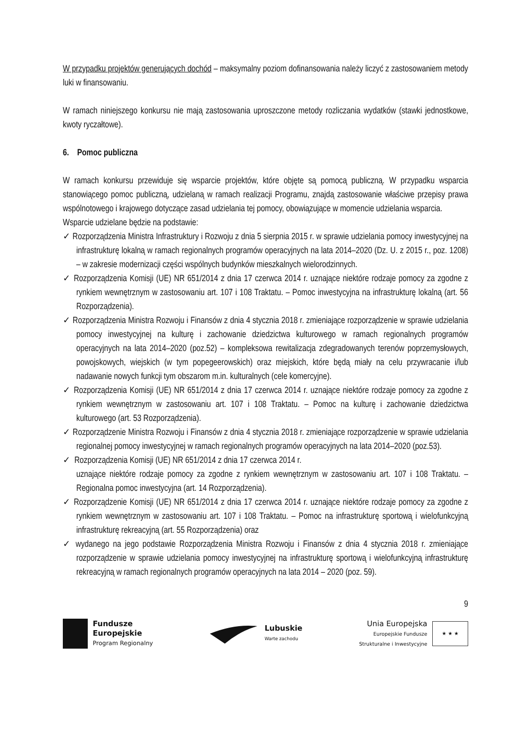W przypadku projektów generujących dochód – maksymalny poziom dofinansowania należy liczyć z zastosowaniem metody luki w finansowaniu.
W ramach niniejszego konkursu nie mają zastosowania uproszczone metody rozliczania wydatków (stawki jednostkowe, kwoty ryczałtowe).
6. Pomoc publiczna
W ramach konkursu przewiduje się wsparcie projektów, które objęte są pomocą publiczną. W przypadku wsparcia stanowiącego pomoc publiczną, udzielaną w ramach realizacji Programu, znajdą zastosowanie właściwe przepisy prawa wspólnotowego i krajowego dotyczące zasad udzielania tej pomocy, obowiązujące w momencie udzielania wsparcia.
Wsparcie udzielane będzie na podstawie:
✓ Rozporządzenia Ministra Infrastruktury i Rozwoju z dnia 5 sierpnia 2015 r. w sprawie udzielania pomocy inwestycyjnej na infrastrukturę lokalną w ramach regionalnych programów operacyjnych na lata 2014–2020 (Dz. U. z 2015 r., poz. 1208) – w zakresie modernizacji części wspólnych budynków mieszkalnych wielorodzinnych.
✓ Rozporządzenia Komisji (UE) NR 651/2014 z dnia 17 czerwca 2014 r. uznające niektóre rodzaje pomocy za zgodne z rynkiem wewnętrznym w zastosowaniu art. 107 i 108 Traktatu. – Pomoc inwestycyjna na infrastrukturę lokalną (art. 56 Rozporządzenia).
✓ Rozporządzenia Ministra Rozwoju i Finansów z dnia 4 stycznia 2018 r. zmieniające rozporządzenie w sprawie udzielania pomocy inwestycyjnej na kulturę i zachowanie dziedzictwa kulturowego w ramach regionalnych programów operacyjnych na lata 2014–2020 (poz.52) – kompleksowa rewitalizacja zdegradowanych terenów poprzemysłowych, powojskowych, wiejskich (w tym popegeerowskich) oraz miejskich, które będą miały na celu przywracanie i/lub nadawanie nowych funkcji tym obszarom m.in. kulturalnych (cele komercyjne).
✓ Rozporządzenia Komisji (UE) NR 651/2014 z dnia 17 czerwca 2014 r. uznające niektóre rodzaje pomocy za zgodne z rynkiem wewnętrznym w zastosowaniu art. 107 i 108 Traktatu. – Pomoc na kulturę i zachowanie dziedzictwa kulturowego (art. 53 Rozporządzenia).
✓ Rozporządzenie Ministra Rozwoju i Finansów z dnia 4 stycznia 2018 r. zmieniające rozporządzenie w sprawie udzielania regionalnej pomocy inwestycyjnej w ramach regionalnych programów operacyjnych na lata 2014–2020 (poz.53).
✓ Rozporządzenia Komisji (UE) NR 651/2014 z dnia 17 czerwca 2014 r.
uznające niektóre rodzaje pomocy za zgodne z rynkiem wewnętrznym w zastosowaniu art. 107 i 108 Traktatu. – Regionalna pomoc inwestycyjna (art. 14 Rozporządzenia).
✓ Rozporządzenie Komisji (UE) NR 651/2014 z dnia 17 czerwca 2014 r. uznające niektóre rodzaje pomocy za zgodne z rynkiem wewnętrznym w zastosowaniu art. 107 i 108 Traktatu. – Pomoc na infrastrukturę sportową i wielofunkcyjną infrastrukturę rekreacyjną (art. 55 Rozporządzenia) oraz
✓ wydanego na jego podstawie Rozporządzenia Ministra Rozwoju i Finansów z dnia 4 stycznia 2018 r. zmieniające rozporządzenie w sprawie udzielania pomocy inwestycyjnej na infrastrukturę sportową i wielofunkcyjną infrastrukturę rekreacyjną w ramach regionalnych programów operacyjnych na lata 2014 – 2020 (poz. 59).
9
Fundusze
Europejskie
Program Regionalny
Lubuskie
Warte zachodu
Unia Europejska
Europejskie Fundusze
Strukturalne i Inwestycyjne
★ ★ ★